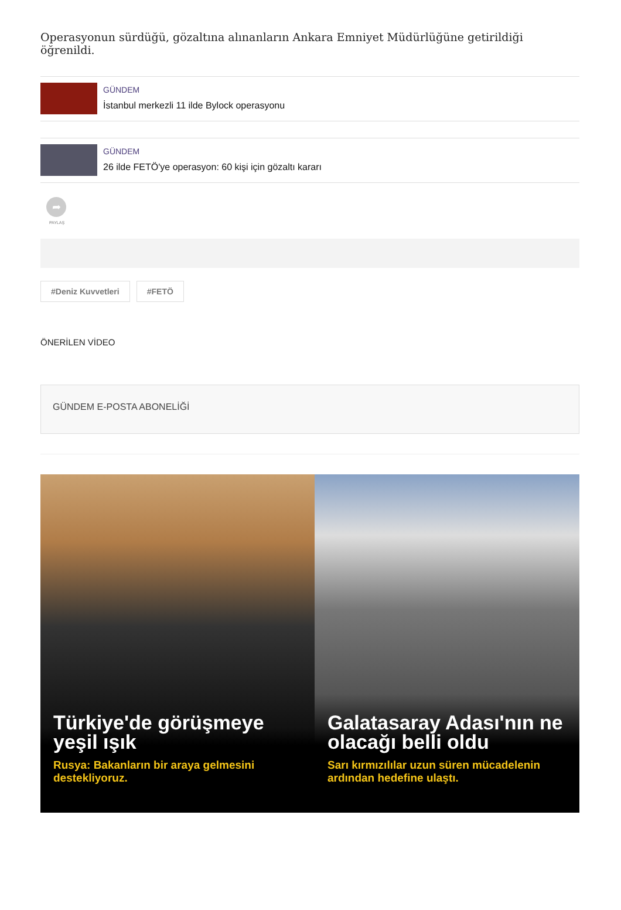Operasyonun sürdüğü, gözaltına alınanların Ankara Emniyet Müdürlüğüne getirildiği öğrenildi.
GÜNDEM
İstanbul merkezli 11 ilde Bylock operasyonu
GÜNDEM
26 ilde FETÖ'ye operasyon: 60 kişi için gözaltı kararı
➦
PAYLAŞ
#Deniz Kuvvetleri #FETÖ
ÖNERİLEN VİDEO
GÜNDEM E-POSTA ABONELİĞİ
Türkiye'de görüşmeye yeşil ışık
Rusya: Bakanların bir araya gelmesini destekliyoruz.
Galatasaray Adası'nın ne olacağı belli oldu
Sarı kırmızılılar uzun süren mücadelenin ardından hedefine ulaştı.